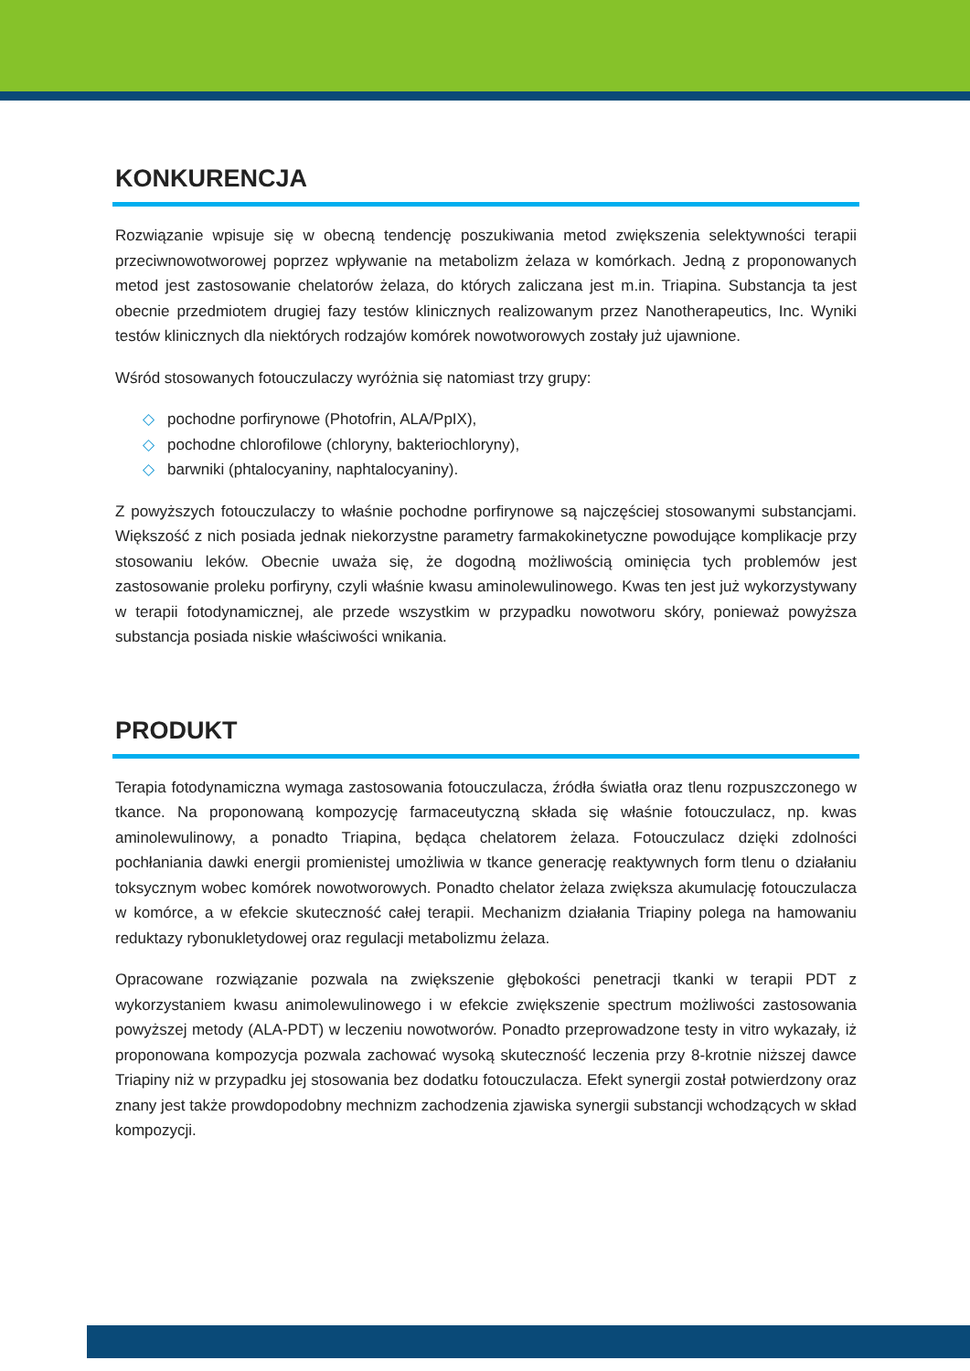KONKURENCJA
Rozwiązanie wpisuje się w obecną tendencję poszukiwania metod zwiększenia selektywności terapii przeciwnowotworowej poprzez wpływanie na metabolizm żelaza w komórkach. Jedną z proponowanych metod jest zastosowanie chelatorów żelaza, do których zaliczana jest m.in. Triapina. Substancja ta jest obecnie przedmiotem drugiej fazy testów klinicznych realizowanym przez Nanotherapeutics, Inc. Wyniki testów klinicznych dla niektórych rodzajów komórek nowotworowych zostały już ujawnione.
Wśród stosowanych fotouczulaczy wyróżnia się natomiast trzy grupy:
◇ pochodne porfirynowe (Photofrin, ALA/PpIX),
◇ pochodne chlorofilowe (chloryny, bakteriochloryny),
◇ barwniki (phtalocyaniny, naphtalocyaniny).
Z powyższych fotouczulaczy to właśnie pochodne porfirynowe są najczęściej stosowanymi substancjami. Większość z nich posiada jednak niekorzystne parametry farmakokinetyczne powodujące komplikacje przy stosowaniu leków. Obecnie uważa się, że dogodną możliwością ominięcia tych problemów jest zastosowanie proleku porfiryny, czyli właśnie kwasu aminolewulinowego. Kwas ten jest już wykorzystywany w terapii fotodynamicznej, ale przede wszystkim w przypadku nowotworu skóry, ponieważ powyższa substancja posiada niskie właściwości wnikania.
PRODUKT
Terapia fotodynamiczna wymaga zastosowania fotouczulacza, źródła światła oraz tlenu rozpuszczonego w tkance. Na proponowaną kompozycję farmaceutyczną składa się właśnie fotouczulacz, np. kwas aminolewulinowy, a ponadto Triapina, będąca chelatorem żelaza. Fotouczulacz dzięki zdolności pochłaniania dawki energii promienistej umożliwia w tkance generację reaktywnych form tlenu o działaniu toksycznym wobec komórek nowotworowych. Ponadto chelator żelaza zwiększa akumulację fotouczulacza w komórce, a w efekcie skuteczność całej terapii. Mechanizm działania Triapiny polega na hamowaniu reduktazy rybonukletydowej oraz regulacji metabolizmu żelaza.
Opracowane rozwiązanie pozwala na zwiększenie głębokości penetracji tkanki w terapii PDT z wykorzystaniem kwasu animolewulinowego i w efekcie zwiększenie spectrum możliwości zastosowania powyższej metody (ALA-PDT) w leczeniu nowotworów. Ponadto przeprowadzone testy in vitro wykazały, iż proponowana kompozycja pozwala zachować wysoką skuteczność leczenia przy 8-krotnie niższej dawce Triapiny niż w przypadku jej stosowania bez dodatku fotouczulacza. Efekt synergii został potwierdzony oraz znany jest także prowdopodobny mechnizm zachodzenia zjawiska synergii substancji wchodzących w skład kompozycji.